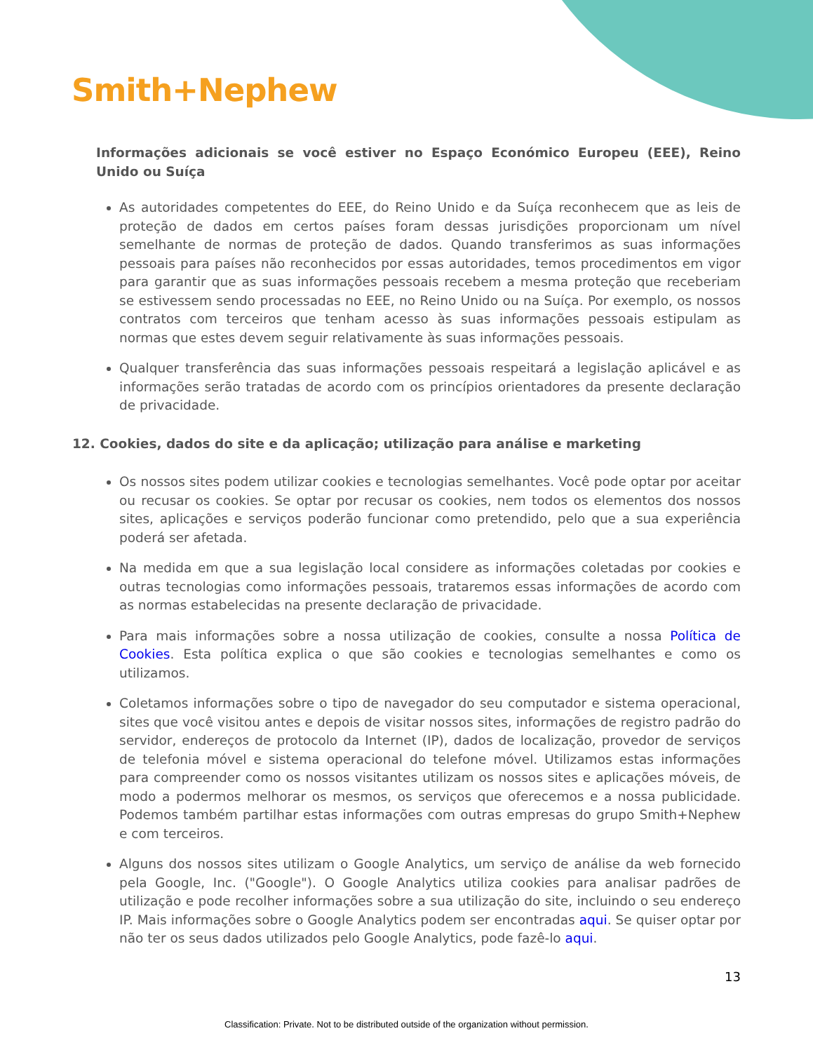Smith+Nephew
Informações adicionais se você estiver no Espaço Económico Europeu (EEE), Reino Unido ou Suíça
As autoridades competentes do EEE, do Reino Unido e da Suíça reconhecem que as leis de proteção de dados em certos países foram dessas jurisdições proporcionam um nível semelhante de normas de proteção de dados. Quando transferimos as suas informações pessoais para países não reconhecidos por essas autoridades, temos procedimentos em vigor para garantir que as suas informações pessoais recebem a mesma proteção que receberiam se estivessem sendo processadas no EEE, no Reino Unido ou na Suíça. Por exemplo, os nossos contratos com terceiros que tenham acesso às suas informações pessoais estipulam as normas que estes devem seguir relativamente às suas informações pessoais.
Qualquer transferência das suas informações pessoais respeitará a legislação aplicável e as informações serão tratadas de acordo com os princípios orientadores da presente declaração de privacidade.
12. Cookies, dados do site e da aplicação; utilização para análise e marketing
Os nossos sites podem utilizar cookies e tecnologias semelhantes. Você pode optar por aceitar ou recusar os cookies. Se optar por recusar os cookies, nem todos os elementos dos nossos sites, aplicações e serviços poderão funcionar como pretendido, pelo que a sua experiência poderá ser afetada.
Na medida em que a sua legislação local considere as informações coletadas por cookies e outras tecnologias como informações pessoais, trataremos essas informações de acordo com as normas estabelecidas na presente declaração de privacidade.
Para mais informações sobre a nossa utilização de cookies, consulte a nossa Política de Cookies. Esta política explica o que são cookies e tecnologias semelhantes e como os utilizamos.
Coletamos informações sobre o tipo de navegador do seu computador e sistema operacional, sites que você visitou antes e depois de visitar nossos sites, informações de registro padrão do servidor, endereços de protocolo da Internet (IP), dados de localização, provedor de serviços de telefonia móvel e sistema operacional do telefone móvel. Utilizamos estas informações para compreender como os nossos visitantes utilizam os nossos sites e aplicações móveis, de modo a podermos melhorar os mesmos, os serviços que oferecemos e a nossa publicidade. Podemos também partilhar estas informações com outras empresas do grupo Smith+Nephew e com terceiros.
Alguns dos nossos sites utilizam o Google Analytics, um serviço de análise da web fornecido pela Google, Inc. ("Google"). O Google Analytics utiliza cookies para analisar padrões de utilização e pode recolher informações sobre a sua utilização do site, incluindo o seu endereço IP. Mais informações sobre o Google Analytics podem ser encontradas aqui. Se quiser optar por não ter os seus dados utilizados pelo Google Analytics, pode fazê-lo aqui.
13
Classification: Private. Not to be distributed outside of the organization without permission.